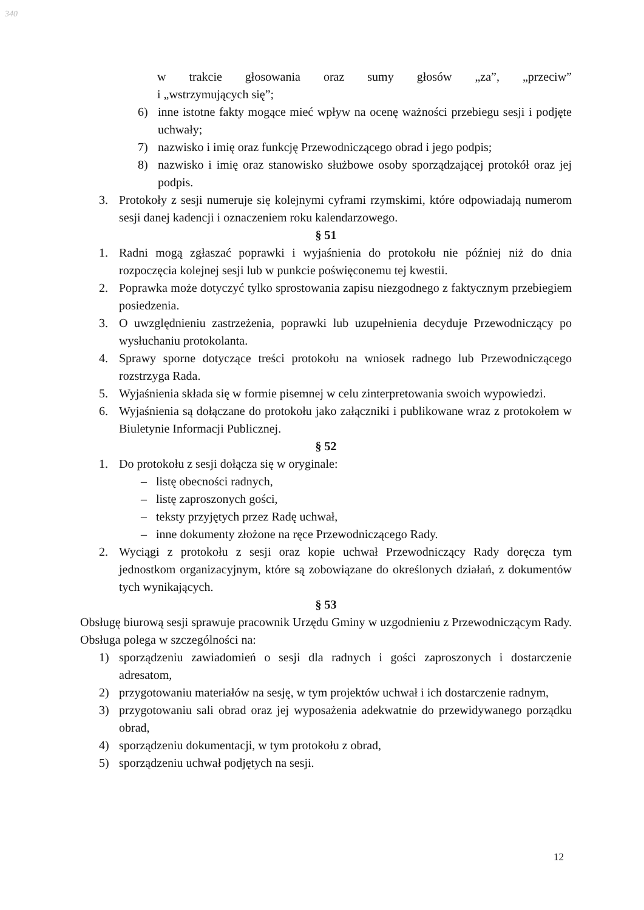340
w trakcie głosowania oraz sumy głosów „za”, „przeciw”
i „wstrzymujących się”;
6) inne istotne fakty mogące mieć wpływ na ocenę ważności przebiegu sesji i podjęte uchwały;
7) nazwisko i imię oraz funkcję Przewodniczącego obrad i jego podpis;
8) nazwisko i imię oraz stanowisko służbowe osoby sporządzającej protokół oraz jej podpis.
3. Protokoły z sesji numeruje się kolejnymi cyframi rzymskimi, które odpowiadają numerom sesji danej kadencji i oznaczeniem roku kalendarzowego.
§ 51
1. Radni mogą zgłaszać poprawki i wyjaśnienia do protokołu nie później niż do dnia rozpoczęcia kolejnej sesji lub w punkcie poświęconemu tej kwestii.
2. Poprawka może dotyczyć tylko sprostowania zapisu niezgodnego z faktycznym przebiegiem posiedzenia.
3. O uwzględnieniu zastrzeżenia, poprawki lub uzupełnienia decyduje Przewodniczący po wysłuchaniu protokolanta.
4. Sprawy sporne dotyczące treści protokołu na wniosek radnego lub Przewodniczącego rozstrzyga Rada.
5. Wyjaśnienia składa się w formie pisemnej w celu zinterpretowania swoich wypowiedzi.
6. Wyjaśnienia są dołączane do protokołu jako załączniki i publikowane wraz z protokołem w Biuletynie Informacji Publicznej.
§ 52
1. Do protokołu z sesji dołącza się w oryginale:
– listę obecności radnych,
– listę zaproszonych gości,
– teksty przyjętych przez Radę uchwał,
– inne dokumenty złożone na ręce Przewodniczącego Rady.
2. Wyciągi z protokołu z sesji oraz kopie uchwał Przewodniczący Rady doręcza tym jednostkom organizacyjnym, które są zobowiązane do określonych działań, z dokumentów tych wynikających.
§ 53
Obsługę biurową sesji sprawuje pracownik Urzędu Gminy w uzgodnieniu z Przewodniczącym Rady. Obsługa polega w szczególności na:
1) sporządzeniu zawiadomień o sesji dla radnych i gości zaproszonych i dostarczenie adresatom,
2) przygotowaniu materiałów na sesję, w tym projektów uchwał i ich dostarczenie radnym,
3) przygotowaniu sali obrad oraz jej wyposażenia adekwatnie do przewidywanego porządku obrad,
4) sporządzeniu dokumentacji, w tym protokołu z obrad,
5) sporządzeniu uchwał podjętych na sesji.
12